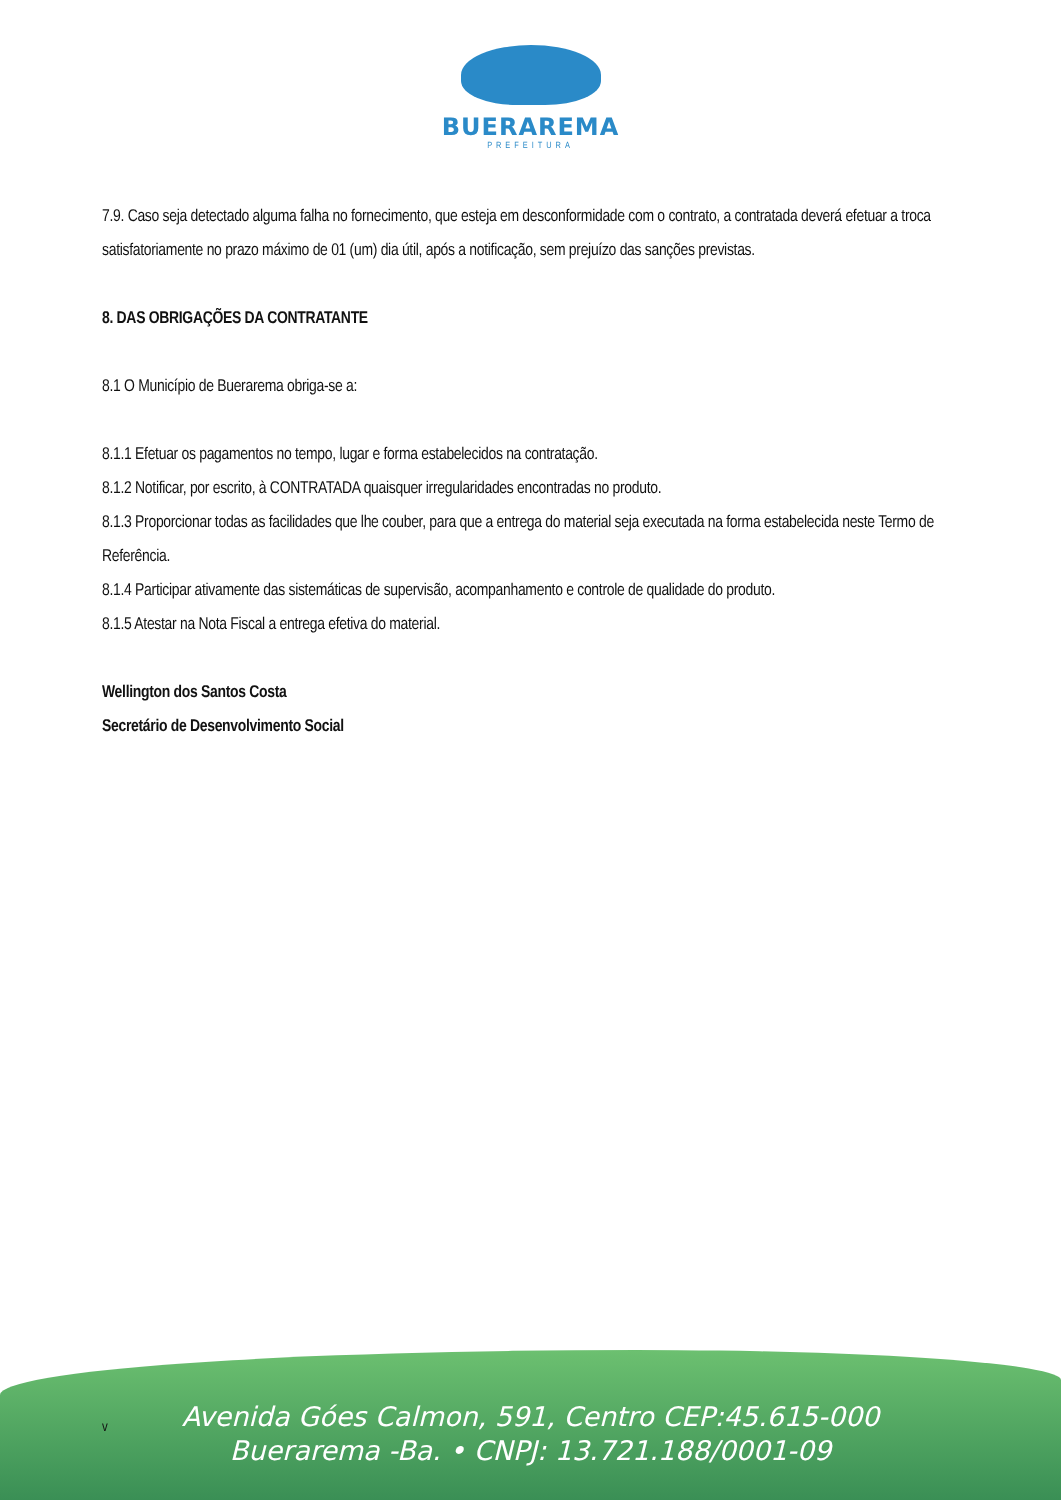BUERAREMA
PREFEITURA
7.9. Caso seja detectado alguma falha no fornecimento, que esteja em desconformidade com o contrato, a contratada deverá efetuar a troca satisfatoriamente no prazo máximo de 01 (um) dia útil, após a notificação, sem prejuízo das sanções previstas.
8. DAS OBRIGAÇÕES DA CONTRATANTE
8.1 O Município de Buerarema obriga-se a:
8.1.1 Efetuar os pagamentos no tempo, lugar e forma estabelecidos na contratação.
8.1.2 Notificar, por escrito, à CONTRATADA quaisquer irregularidades encontradas no produto.
8.1.3 Proporcionar todas as facilidades que lhe couber, para que a entrega do material seja executada na forma estabelecida neste Termo de Referência.
8.1.4 Participar ativamente das sistemáticas de supervisão, acompanhamento e controle de qualidade do produto.
8.1.5 Atestar na Nota Fiscal a entrega efetiva do material.
Wellington dos Santos Costa
Secretário de Desenvolvimento Social
v
Avenida Góes Calmon, 591, Centro CEP:45.615-000
Buerarema -Ba. • CNPJ: 13.721.188/0001-09